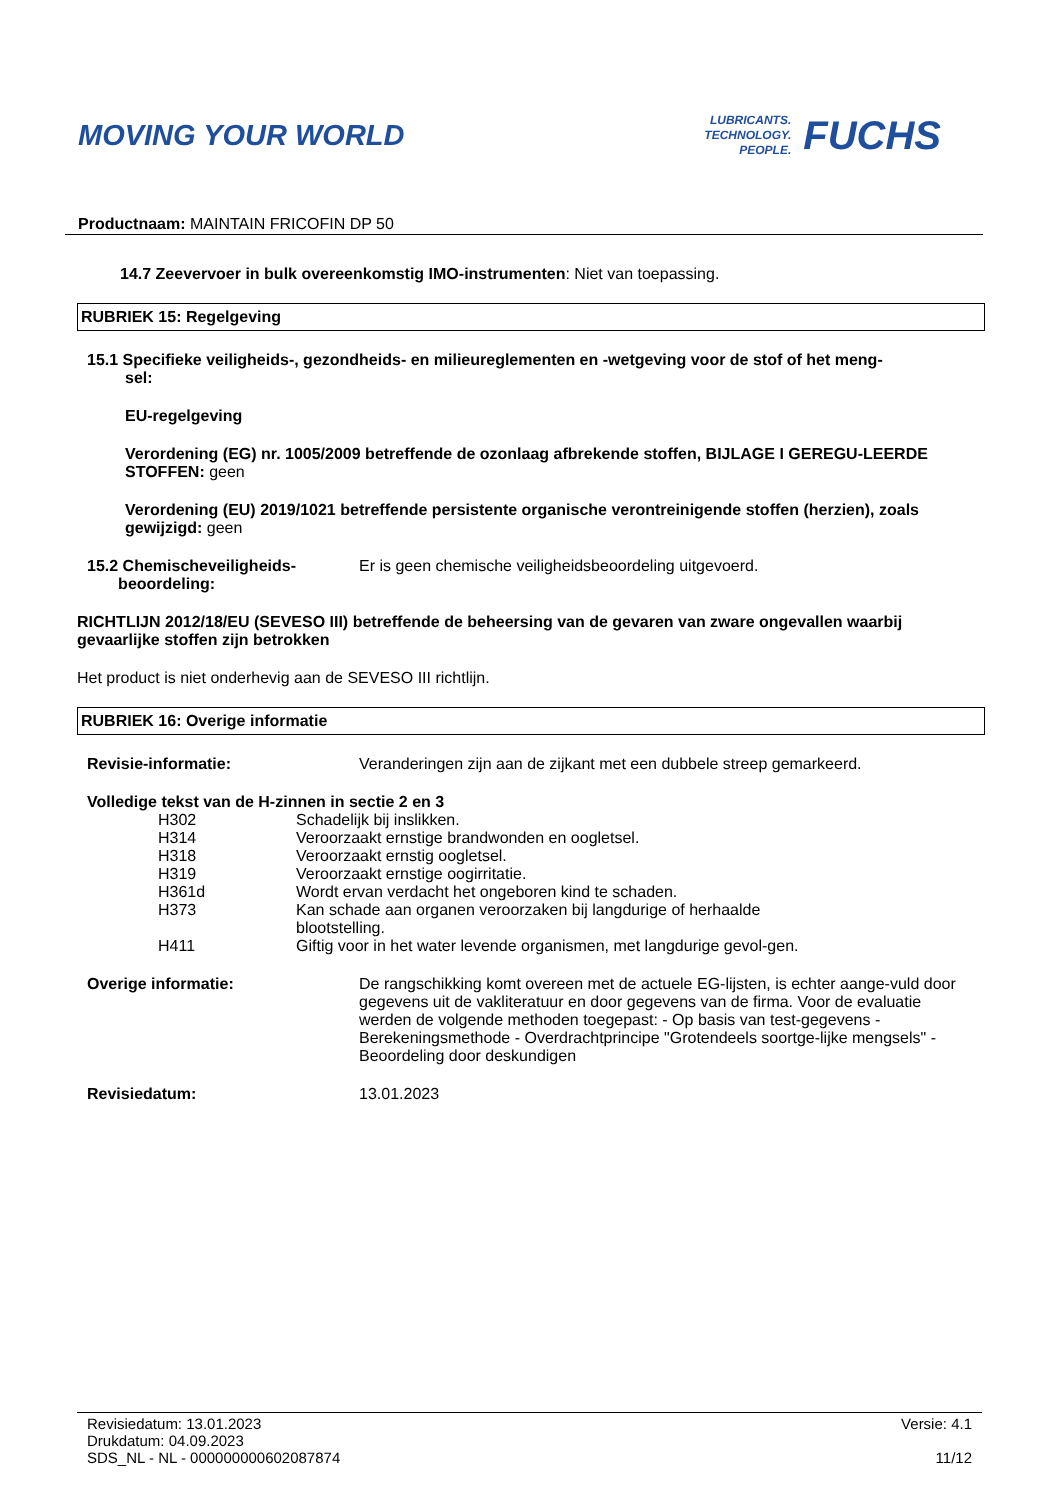MOVING YOUR WORLD
LUBRICANTS.
TECHNOLOGY.
PEOPLE.
FUCHS
Productnaam: MAINTAIN FRICOFIN DP 50
14.7 Zeevervoer in bulk overeenkomstig IMO-instrumenten: Niet van toepassing.
RUBRIEK 15: Regelgeving
15.1 Specifieke veiligheids-, gezondheids- en milieureglementen en -wetgeving voor de stof of het meng-
sel:
EU-regelgeving
Verordening (EG) nr. 1005/2009 betreffende de ozonlaag afbrekende stoffen, BIJLAGE I GEREGU-LEERDE STOFFEN: geen
Verordening (EU) 2019/1021 betreffende persistente organische verontreinigende stoffen (herzien), zoals gewijzigd: geen
15.2 Chemischeveiligheids-
beoordeling:
Er is geen chemische veiligheidsbeoordeling uitgevoerd.
RICHTLIJN 2012/18/EU (SEVESO III) betreffende de beheersing van de gevaren van zware ongevallen waarbij gevaarlijke stoffen zijn betrokken
Het product is niet onderhevig aan de SEVESO III richtlijn.
RUBRIEK 16: Overige informatie
Revisie-informatie: Veranderingen zijn aan de zijkant met een dubbele streep gemarkeerd.
Volledige tekst van de H-zinnen in sectie 2 en 3
| H302 | Schadelijk bij inslikken. |
| H314 | Veroorzaakt ernstige brandwonden en oogletsel. |
| H318 | Veroorzaakt ernstig oogletsel. |
| H319 | Veroorzaakt ernstige oogirritatie. |
| H361d | Wordt ervan verdacht het ongeboren kind te schaden. |
| H373 | Kan schade aan organen veroorzaken bij langdurige of herhaalde blootstelling. |
| H411 | Giftig voor in het water levende organismen, met langdurige gevol-gen. |
Overige informatie: De rangschikking komt overeen met de actuele EG-lijsten, is echter aange-vuld door gegevens uit de vakliteratuur en door gegevens van de firma. Voor de evaluatie werden de volgende methoden toegepast: - Op basis van test-gegevens - Berekeningsmethode - Overdrachtprincipe "Grotendeels soortge-lijke mengsels" - Beoordeling door deskundigen
Revisiedatum: 13.01.2023
Revisiedatum: 13.01.2023
Drukdatum: 04.09.2023
SDS_NL - NL - 000000000602087874
Versie: 4.1
11/12